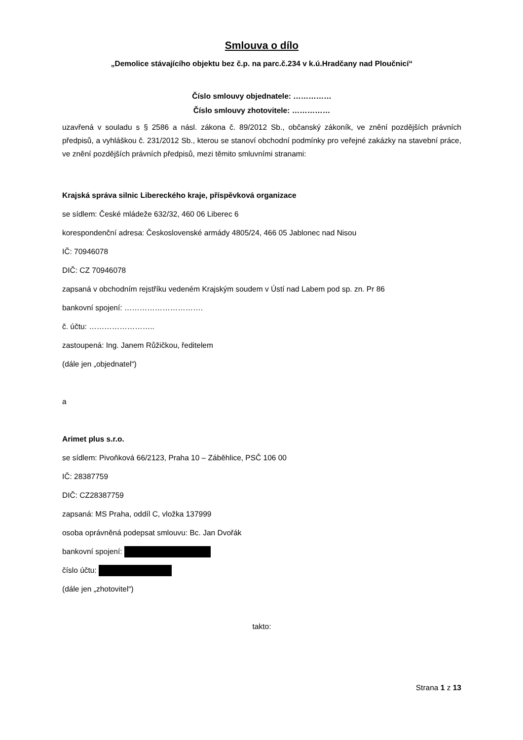Smlouva o dílo
„Demolice stávajícího objektu bez č.p. na parc.č.234 v k.ú.Hradčany nad Ploučnicí“
Číslo smlouvy objednatele: ……………
Číslo smlouvy zhotovitele: ……………
uzavřená v souladu s § 2586 a násl. zákona č. 89/2012 Sb., občanský zákoník, ve znění pozdějších právních předpisů, a vyhláškou č. 231/2012 Sb., kterou se stanoví obchodní podmínky pro veřejné zakázky na stavební práce, ve znění pozdějších právních předpisů, mezi těmito smluvními stranami:
Krajská správa silnic Libereckého kraje, příspěvková organizace
se sídlem: České mládeže 632/32, 460 06 Liberec 6
korespondenční adresa: Československé armády 4805/24, 466 05 Jablonec nad Nisou
IČ: 70946078
DIČ: CZ 70946078
zapsaná v obchodním rejstříku vedeném Krajským soudem v Ústí nad Labem pod sp. zn. Pr 86
bankovní spojení: ………………………….
č. účtu: ……………………..
zastoupená: Ing. Janem Růžičkou, ředitelem
(dále jen „objednatel“)
a
Arimet plus s.r.o.
se sídlem: Pivoňková 66/2123, Praha 10 – Záběhlice, PSČ 106 00
IČ: 28387759
DIČ: CZ28387759
zapsaná: MS Praha, oddíl C, vložka 137999
osoba oprávněná podepsat smlouvu: Bc. Jan Dvořák
bankovní spojení:
číslo účtu:
(dále jen „zhotovitel“)
takto:
Strana 1 z 13